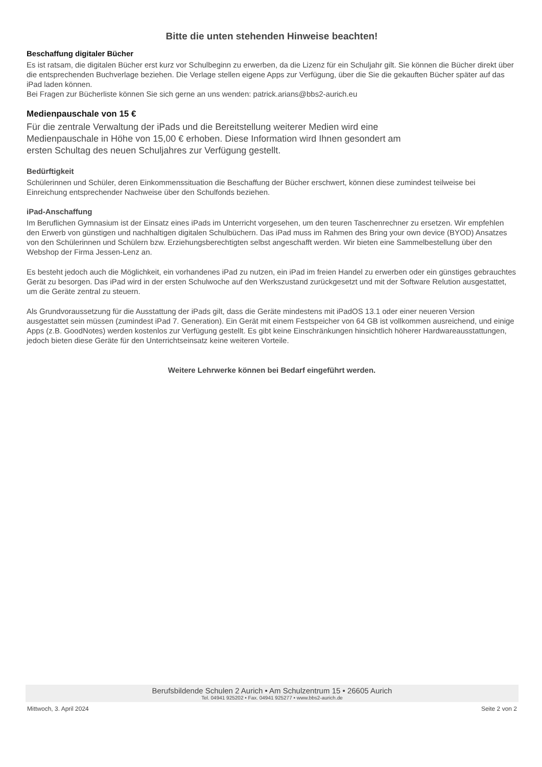Bitte die unten stehenden Hinweise beachten!
Beschaffung digitaler Bücher
Es ist ratsam, die digitalen Bücher erst kurz vor Schulbeginn zu erwerben, da die Lizenz für ein Schuljahr gilt. Sie können die Bücher direkt über die entsprechenden Buchverlage beziehen. Die Verlage stellen eigene Apps zur Verfügung, über die Sie die gekauften Bücher später auf das iPad laden können.
Bei Fragen zur Bücherliste können Sie sich gerne an uns wenden: patrick.arians@bbs2-aurich.eu
Medienpauschale von 15 €
Für die zentrale Verwaltung der iPads und die Bereitstellung weiterer Medien wird eine Medienpauschale in Höhe von 15,00 € erhoben. Diese Information wird Ihnen gesondert am ersten Schultag des neuen Schuljahres zur Verfügung gestellt.
Bedürftigkeit
Schülerinnen und Schüler, deren Einkommenssituation die Beschaffung der Bücher erschwert, können diese zumindest teilweise bei Einreichung entsprechender Nachweise über den Schulfonds beziehen.
iPad-Anschaffung
Im Beruflichen Gymnasium ist der Einsatz eines iPads im Unterricht vorgesehen, um den teuren Taschenrechner zu ersetzen. Wir empfehlen den Erwerb von günstigen und nachhaltigen digitalen Schulbüchern. Das iPad muss im Rahmen des Bring your own device (BYOD) Ansatzes von den Schülerinnen und Schülern bzw. Erziehungsberechtigten selbst angeschafft werden. Wir bieten eine Sammelbestellung über den Webshop der Firma Jessen-Lenz an.
Es besteht jedoch auch die Möglichkeit, ein vorhandenes iPad zu nutzen, ein iPad im freien Handel zu erwerben oder ein günstiges gebrauchtes Gerät zu besorgen. Das iPad wird in der ersten Schulwoche auf den Werkszustand zurückgesetzt und mit der Software Relution ausgestattet, um die Geräte zentral zu steuern.
Als Grundvoraussetzung für die Ausstattung der iPads gilt, dass die Geräte mindestens mit iPadOS 13.1 oder einer neueren Version ausgestattet sein müssen (zumindest iPad 7. Generation). Ein Gerät mit einem Festspeicher von 64 GB ist vollkommen ausreichend, und einige Apps (z.B. GoodNotes) werden kostenlos zur Verfügung gestellt. Es gibt keine Einschränkungen hinsichtlich höherer Hardwareausstattungen, jedoch bieten diese Geräte für den Unterrichtseinsatz keine weiteren Vorteile.
Weitere Lehrwerke können bei Bedarf eingeführt werden.
Berufsbildende Schulen 2 Aurich • Am Schulzentrum 15 • 26605 Aurich
Tel. 04941 925202 • Fax. 04941 925277 • www.bbs2-aurich.de
Mittwoch, 3. April 2024 Seite 2 von 2